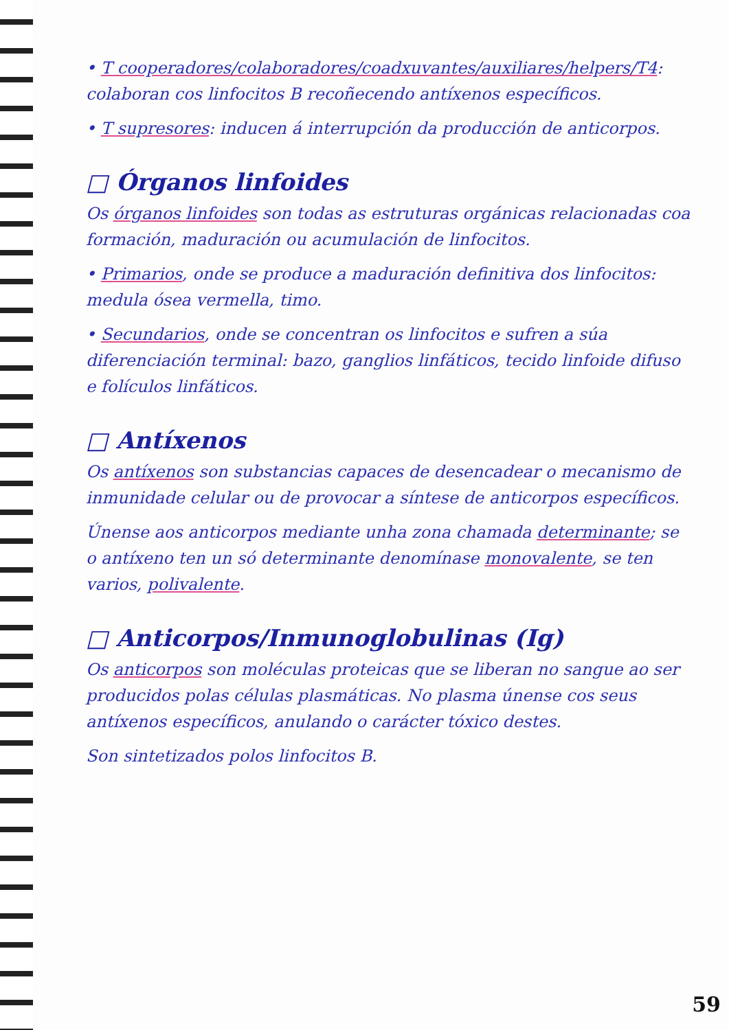• T cooperadores/colaboradores/coadxuvantes/auxiliares/helpers/T4: colaboran cos linfocitos B recoñecendo antíxenos específicos.
• T supresores: inducen á interrupción da producción de anticorpos.
□ Órganos linfoides
Os órganos linfoides son todas as estruturas orgánicas relacionadas coa formación, maduración ou acumulación de linfocitos.
• Primarios, onde se produce a maduración definitiva dos linfocitos: medula ósea vermella, timo.
• Secundarios, onde se concentran os linfocitos e sufren a súa diferenciación terminal: bazo, ganglios linfáticos, tecido linfoide difuso e folículos linfáticos.
□ Antíxenos
Os antíxenos son substancias capaces de desencadear o mecanismo de inmunidade celular ou de provocar a síntese de anticorpos específicos.
Únense aos anticorpos mediante unha zona chamada determinante; se o antíxeno ten un só determinante denomínase monovalente, se ten varios, polivalente.
□ Anticorpos/Inmunoglobulinas (Ig)
Os anticorpos son moléculas proteicas que se liberan no sangue ao ser producidos polas células plasmáticas. No plasma únense cos seus antíxenos específicos, anulando o carácter tóxico destes.
Son sintetizados polos linfocitos B.
59